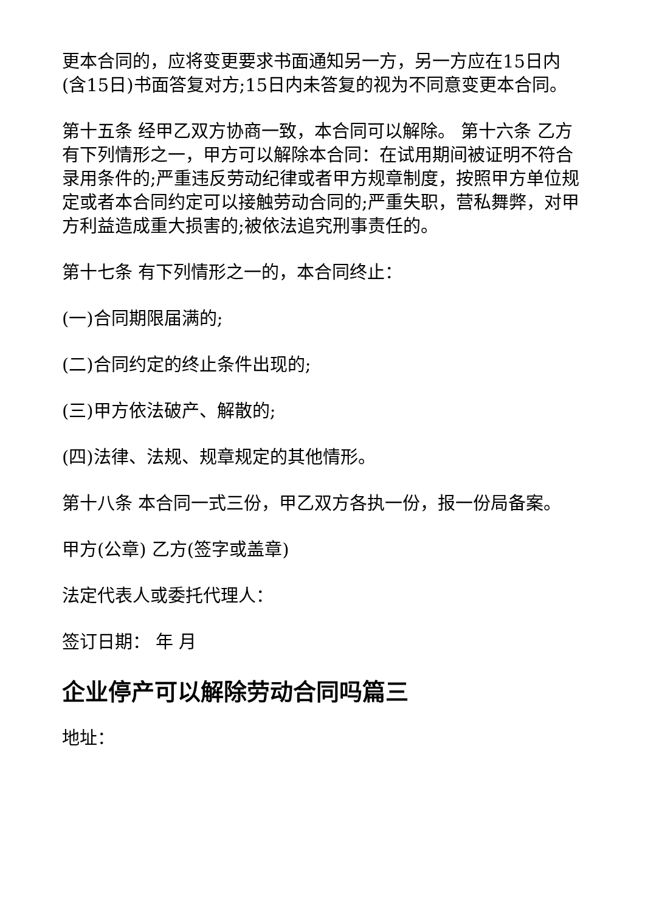更本合同的，应将变更要求书面通知另一方，另一方应在15日内(含15日)书面答复对方;15日内未答复的视为不同意变更本合同。
第十五条 经甲乙双方协商一致，本合同可以解除。 第十六条 乙方有下列情形之一，甲方可以解除本合同：在试用期间被证明不符合录用条件的;严重违反劳动纪律或者甲方规章制度，按照甲方单位规定或者本合同约定可以接触劳动合同的;严重失职，营私舞弊，对甲方利益造成重大损害的;被依法追究刑事责任的。
第十七条 有下列情形之一的，本合同终止：
(一)合同期限届满的;
(二)合同约定的终止条件出现的;
(三)甲方依法破产、解散的;
(四)法律、法规、规章规定的其他情形。
第十八条 本合同一式三份，甲乙双方各执一份，报一份局备案。
甲方(公章) 乙方(签字或盖章)
法定代表人或委托代理人：
签订日期： 年 月
企业停产可以解除劳动合同吗篇三
地址：